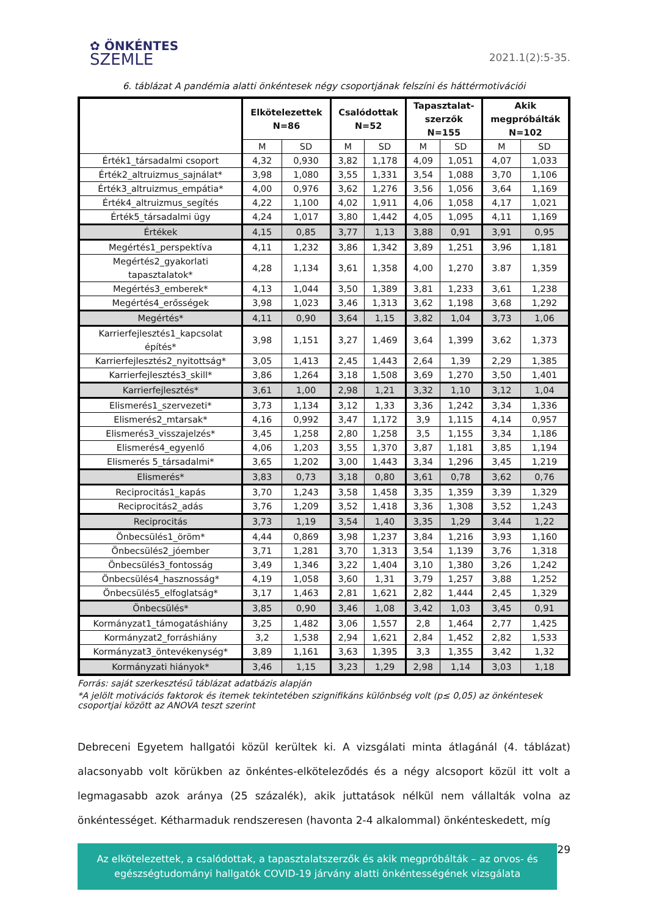✿ ÖNKÉNTES
SZEMLE
2021.1(2):5-35.
6. táblázat A pandémia alatti önkéntesek négy csoportjának felszíni és háttérmotivációi
| | Elkötelezettek N=86 | | Csalódottak N=52 | | Tapasztalat- szerzők N=155 | | Akik megpróbálták N=102 | |
| --- | --- | --- | --- | --- | --- | --- | --- | --- |
| | M | SD | M | SD | M | SD | M | SD |
| Érték1_társadalmi csoport | 4,32 | 0,930 | 3,82 | 1,178 | 4,09 | 1,051 | 4,07 | 1,033 |
| Érték2_altruizmus_sajnálat* | 3,98 | 1,080 | 3,55 | 1,331 | 3,54 | 1,088 | 3,70 | 1,106 |
| Érték3_altruizmus_empátia* | 4,00 | 0,976 | 3,62 | 1,276 | 3,56 | 1,056 | 3,64 | 1,169 |
| Érték4_altruizmus_segítés | 4,22 | 1,100 | 4,02 | 1,911 | 4,06 | 1,058 | 4,17 | 1,021 |
| Érték5_társadalmi ügy | 4,24 | 1,017 | 3,80 | 1,442 | 4,05 | 1,095 | 4,11 | 1,169 |
| Értékek | 4,15 | 0,85 | 3,77 | 1,13 | 3,88 | 0,91 | 3,91 | 0,95 |
| Megértés1_perspektíva | 4,11 | 1,232 | 3,86 | 1,342 | 3,89 | 1,251 | 3,96 | 1,181 |
| Megértés2_gyakorlati tapasztalatok* | 4,28 | 1,134 | 3,61 | 1,358 | 4,00 | 1,270 | 3.87 | 1,359 |
| Megértés3_emberek* | 4,13 | 1,044 | 3,50 | 1,389 | 3,81 | 1,233 | 3,61 | 1,238 |
| Megértés4_erősségek | 3,98 | 1,023 | 3,46 | 1,313 | 3,62 | 1,198 | 3,68 | 1,292 |
| Megértés* | 4,11 | 0,90 | 3,64 | 1,15 | 3,82 | 1,04 | 3,73 | 1,06 |
| Karrierfejlesztés1_kapcsolat építés* | 3,98 | 1,151 | 3,27 | 1,469 | 3,64 | 1,399 | 3,62 | 1,373 |
| Karrierfejlesztés2_nyitottság* | 3,05 | 1,413 | 2,45 | 1,443 | 2,64 | 1,39 | 2,29 | 1,385 |
| Karrierfejlesztés3_skill* | 3,86 | 1,264 | 3,18 | 1,508 | 3,69 | 1,270 | 3,50 | 1,401 |
| Karrierfejlesztés* | 3,61 | 1,00 | 2,98 | 1,21 | 3,32 | 1,10 | 3,12 | 1,04 |
| Elismerés1_szervezeti* | 3,73 | 1,134 | 3,12 | 1,33 | 3,36 | 1,242 | 3,34 | 1,336 |
| Elismerés2_mtarsak* | 4,16 | 0,992 | 3,47 | 1,172 | 3,9 | 1,115 | 4,14 | 0,957 |
| Elismerés3_visszajelzés* | 3,45 | 1,258 | 2,80 | 1,258 | 3,5 | 1,155 | 3,34 | 1,186 |
| Elismerés4_egyenlő | 4,06 | 1,203 | 3,55 | 1,370 | 3,87 | 1,181 | 3,85 | 1,194 |
| Elismerés 5_társadalmi* | 3,65 | 1,202 | 3,00 | 1,443 | 3,34 | 1,296 | 3,45 | 1,219 |
| Elismerés* | 3,83 | 0,73 | 3,18 | 0,80 | 3,61 | 0,78 | 3,62 | 0,76 |
| Reciprocitás1_kapás | 3,70 | 1,243 | 3,58 | 1,458 | 3,35 | 1,359 | 3,39 | 1,329 |
| Reciprocitás2_adás | 3,76 | 1,209 | 3,52 | 1,418 | 3,36 | 1,308 | 3,52 | 1,243 |
| Reciprocitás | 3,73 | 1,19 | 3,54 | 1,40 | 3,35 | 1,29 | 3,44 | 1,22 |
| Önbecsülés1_öröm* | 4,44 | 0,869 | 3,98 | 1,237 | 3,84 | 1,216 | 3,93 | 1,160 |
| Önbecsülés2_jóember | 3,71 | 1,281 | 3,70 | 1,313 | 3,54 | 1,139 | 3,76 | 1,318 |
| Önbecsülés3_fontosság | 3,49 | 1,346 | 3,22 | 1,404 | 3,10 | 1,380 | 3,26 | 1,242 |
| Önbecsülés4_hasznosság* | 4,19 | 1,058 | 3,60 | 1,31 | 3,79 | 1,257 | 3,88 | 1,252 |
| Önbecsülés5_elfoglatság* | 3,17 | 1,463 | 2,81 | 1,621 | 2,82 | 1,444 | 2,45 | 1,329 |
| Önbecsülés* | 3,85 | 0,90 | 3,46 | 1,08 | 3,42 | 1,03 | 3,45 | 0,91 |
| Kormányzat1_támogatáshiány | 3,25 | 1,482 | 3,06 | 1,557 | 2,8 | 1,464 | 2,77 | 1,425 |
| Kormányzat2_forráshiány | 3,2 | 1,538 | 2,94 | 1,621 | 2,84 | 1,452 | 2,82 | 1,533 |
| Kormányzat3_öntevékenység* | 3,89 | 1,161 | 3,63 | 1,395 | 3,3 | 1,355 | 3,42 | 1,32 |
| Kormányzati hiányok* | 3,46 | 1,15 | 3,23 | 1,29 | 2,98 | 1,14 | 3,03 | 1,18 |
Forrás: saját szerkesztésű táblázat adatbázis alapján
*A jelölt motivációs faktorok és itemek tekintetében szignifikáns különbség volt (p≤ 0,05) az önkéntesek csoportjai között az ANOVA teszt szerint
Debreceni Egyetem hallgatói közül kerültek ki. A vizsgálati minta átlagánál (4. táblázat) alacsonyabb volt körükben az önkéntes-elköteleződés és a négy alcsoport közül itt volt a legmagasabb azok aránya (25 százalék), akik juttatások nélkül nem vállalták volna az önkéntességet. Kétharmaduk rendszeresen (havonta 2-4 alkalommal) önkénteskedett, míg
Az elkötelezettek, a csalódottak, a tapasztalatszerzők és akik megpróbálták – az orvos- és egészségtudományi hallgatók COVID-19 járvány alatti önkéntességének vizsgálata
29